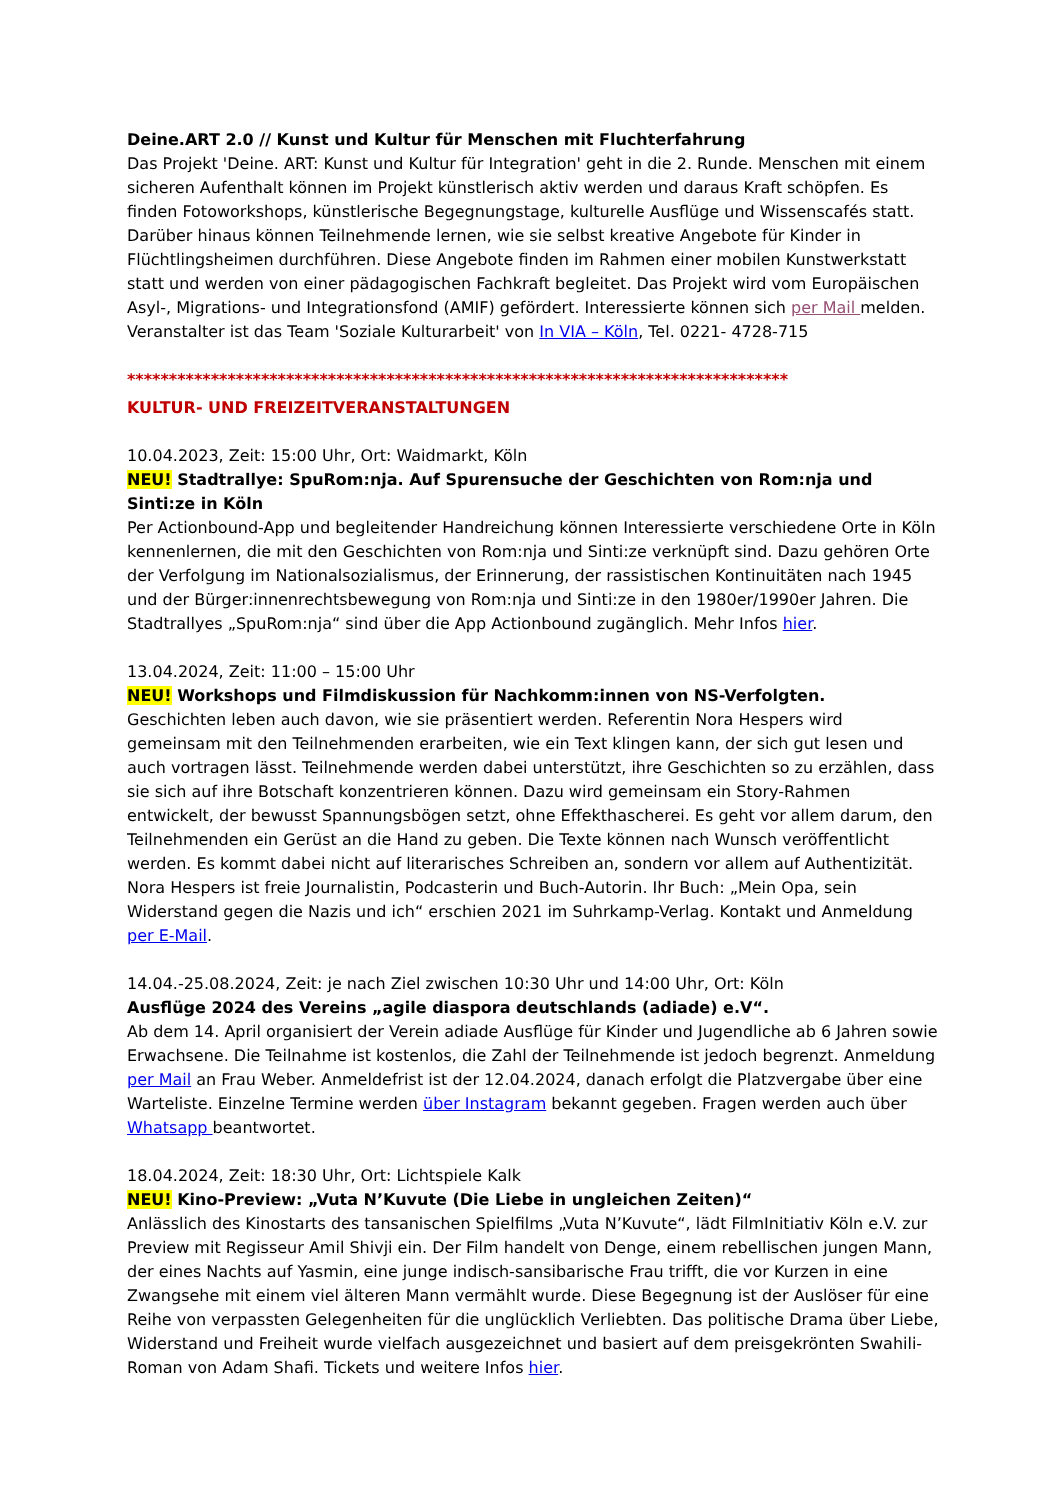Deine.ART 2.0 // Kunst und Kultur für Menschen mit Fluchterfahrung
Das Projekt 'Deine. ART: Kunst und Kultur für Integration' geht in die 2. Runde. Menschen mit einem sicheren Aufenthalt können im Projekt künstlerisch aktiv werden und daraus Kraft schöpfen. Es finden Fotoworkshops, künstlerische Begegnungstage, kulturelle Ausflüge und Wissenscafés statt. Darüber hinaus können Teilnehmende lernen, wie sie selbst kreative Angebote für Kinder in Flüchtlingsheimen durchführen. Diese Angebote finden im Rahmen einer mobilen Kunstwerkstatt statt und werden von einer pädagogischen Fachkraft begleitet. Das Projekt wird vom Europäischen Asyl-, Migrations- und Integrationsfond (AMIF) gefördert. Interessierte können sich per Mail melden. Veranstalter ist das Team 'Soziale Kulturarbeit' von In VIA – Köln, Tel. 0221- 4728-715
*******************************************************************************
KULTUR- UND FREIZEITVERANSTALTUNGEN
10.04.2023, Zeit: 15:00 Uhr, Ort: Waidmarkt, Köln
NEU! Stadtrallye: SpuRom:nja. Auf Spurensuche der Geschichten von Rom:nja und Sinti:ze in Köln
Per Actionbound-App und begleitender Handreichung können Interessierte verschiedene Orte in Köln kennenlernen, die mit den Geschichten von Rom:nja und Sinti:ze verknüpft sind. Dazu gehören Orte der Verfolgung im Nationalsozialismus, der Erinnerung, der rassistischen Kontinuitäten nach 1945 und der Bürger:innenrechtsbewegung von Rom:nja und Sinti:ze in den 1980er/1990er Jahren. Die Stadtrallyes „SpuRom:nja“ sind über die App Actionbound zugänglich. Mehr Infos hier.
13.04.2024, Zeit: 11:00 – 15:00 Uhr
NEU! Workshops und Filmdiskussion für Nachkomm:innen von NS-Verfolgten.
Geschichten leben auch davon, wie sie präsentiert werden. Referentin Nora Hespers wird gemeinsam mit den Teilnehmenden erarbeiten, wie ein Text klingen kann, der sich gut lesen und auch vortragen lässt. Teilnehmende werden dabei unterstützt, ihre Geschichten so zu erzählen, dass sie sich auf ihre Botschaft konzentrieren können. Dazu wird gemeinsam ein Story-Rahmen entwickelt, der bewusst Spannungsbögen setzt, ohne Effekthascherei. Es geht vor allem darum, den Teilnehmenden ein Gerüst an die Hand zu geben. Die Texte können nach Wunsch veröffentlicht werden. Es kommt dabei nicht auf literarisches Schreiben an, sondern vor allem auf Authentizität. Nora Hespers ist freie Journalistin, Podcasterin und Buch-Autorin. Ihr Buch: „Mein Opa, sein Widerstand gegen die Nazis und ich“ erschien 2021 im Suhrkamp-Verlag. Kontakt und Anmeldung per E-Mail.
14.04.-25.08.2024, Zeit: je nach Ziel zwischen 10:30 Uhr und 14:00 Uhr, Ort: Köln
Ausflüge 2024 des Vereins „agile diaspora deutschlands (adiade) e.V“.
Ab dem 14. April organisiert der Verein adiade Ausflüge für Kinder und Jugendliche ab 6 Jahren sowie Erwachsene. Die Teilnahme ist kostenlos, die Zahl der Teilnehmende ist jedoch begrenzt. Anmeldung per Mail an Frau Weber. Anmeldefrist ist der 12.04.2024, danach erfolgt die Platzvergabe über eine Warteliste. Einzelne Termine werden über Instagram bekannt gegeben. Fragen werden auch über Whatsapp beantwortet.
18.04.2024, Zeit: 18:30 Uhr, Ort: Lichtspiele Kalk
NEU! Kino-Preview: „Vuta N’Kuvute (Die Liebe in ungleichen Zeiten)“
Anlässlich des Kinostarts des tansanischen Spielfilms „Vuta N’Kuvute“, lädt FilmInitiativ Köln e.V. zur Preview mit Regisseur Amil Shivji ein. Der Film handelt von Denge, einem rebellischen jungen Mann, der eines Nachts auf Yasmin, eine junge indisch-sansibarische Frau trifft, die vor Kurzen in eine Zwangsehe mit einem viel älteren Mann vermählt wurde. Diese Begegnung ist der Auslöser für eine Reihe von verpassten Gelegenheiten für die unglücklich Verliebten. Das politische Drama über Liebe, Widerstand und Freiheit wurde vielfach ausgezeichnet und basiert auf dem preisgekrönten Swahili-Roman von Adam Shafi. Tickets und weitere Infos hier.